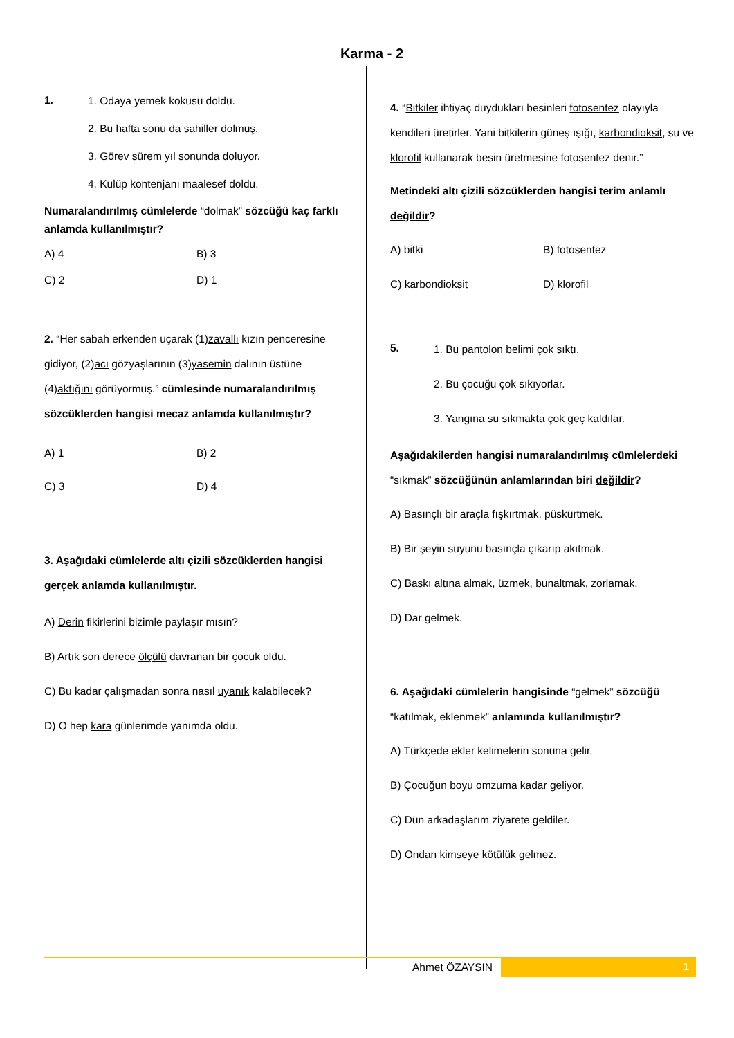Karma - 2
1.
1. Odaya yemek kokusu doldu.
2. Bu hafta sonu da sahiller dolmuş.
3. Görev sürem yıl sonunda doluyor.
4. Kulüp kontenjanı maalesef doldu.
Numaralandırılmış cümlelerde “dolmak” sözcüğü kaç farklı anlamda kullanılmıştır?
A) 4 B) 3
C) 2 D) 1
2. “Her sabah erkenden uçarak (1)zavallı kızın penceresine gidiyor, (2)acı gözyaşlarının (3)yasemin dalının üstüne (4)aktığını görüyormuş.” cümlesinde numaralandırılmış sözcüklerden hangisi mecaz anlamda kullanılmıştır?
A) 1 B) 2
C) 3 D) 4
3. Aşağıdaki cümlelerde altı çizili sözcüklerden hangisi gerçek anlamda kullanılmıştır.
A) Derin fikirlerini bizimle paylaşır mısın?
B) Artık son derece ölçülü davranan bir çocuk oldu.
C) Bu kadar çalışmadan sonra nasıl uyanık kalabilecek?
D) O hep kara günlerimde yanımda oldu.
4. “Bitkiler ihtiyaç duydukları besinleri fotosentez olayıyla kendileri üretirler. Yani bitkilerin güneş ışığı, karbondioksit, su ve klorofil kullanarak besin üretmesine fotosentez denir.”
Metindeki altı çizili sözcüklerden hangisi terim anlamlı değildir?
A) bitki B) fotosentez
C) karbondioksit D) klorofil
5.
1. Bu pantolon belimi çok sıktı.
2. Bu çocuğu çok sıkıyorlar.
3. Yangına su sıkmakta çok geç kaldılar.
Aşağıdakilerden hangisi numaralandırılmış cümlelerdeki “sıkmak” sözcüğünün anlamlarından biri değildir?
A) Basınçlı bir araçla fışkırtmak, püskürtmek.
B) Bir şeyin suyunu basınçla çıkarıp akıtmak.
C) Baskı altına almak, üzmek, bunaltmak, zorlamak.
D) Dar gelmek.
6. Aşağıdaki cümlelerin hangisinde “gelmek” sözcüğü “katılmak, eklenmek” anlamında kullanılmıştır?
A) Türkçede ekler kelimelerin sonuna gelir.
B) Çocuğun boyu omzuma kadar geliyor.
C) Dün arkadaşlarım ziyarete geldiler.
D) Ondan kimseye kötülük gelmez.
Ahmet ÖZAYSIN 1